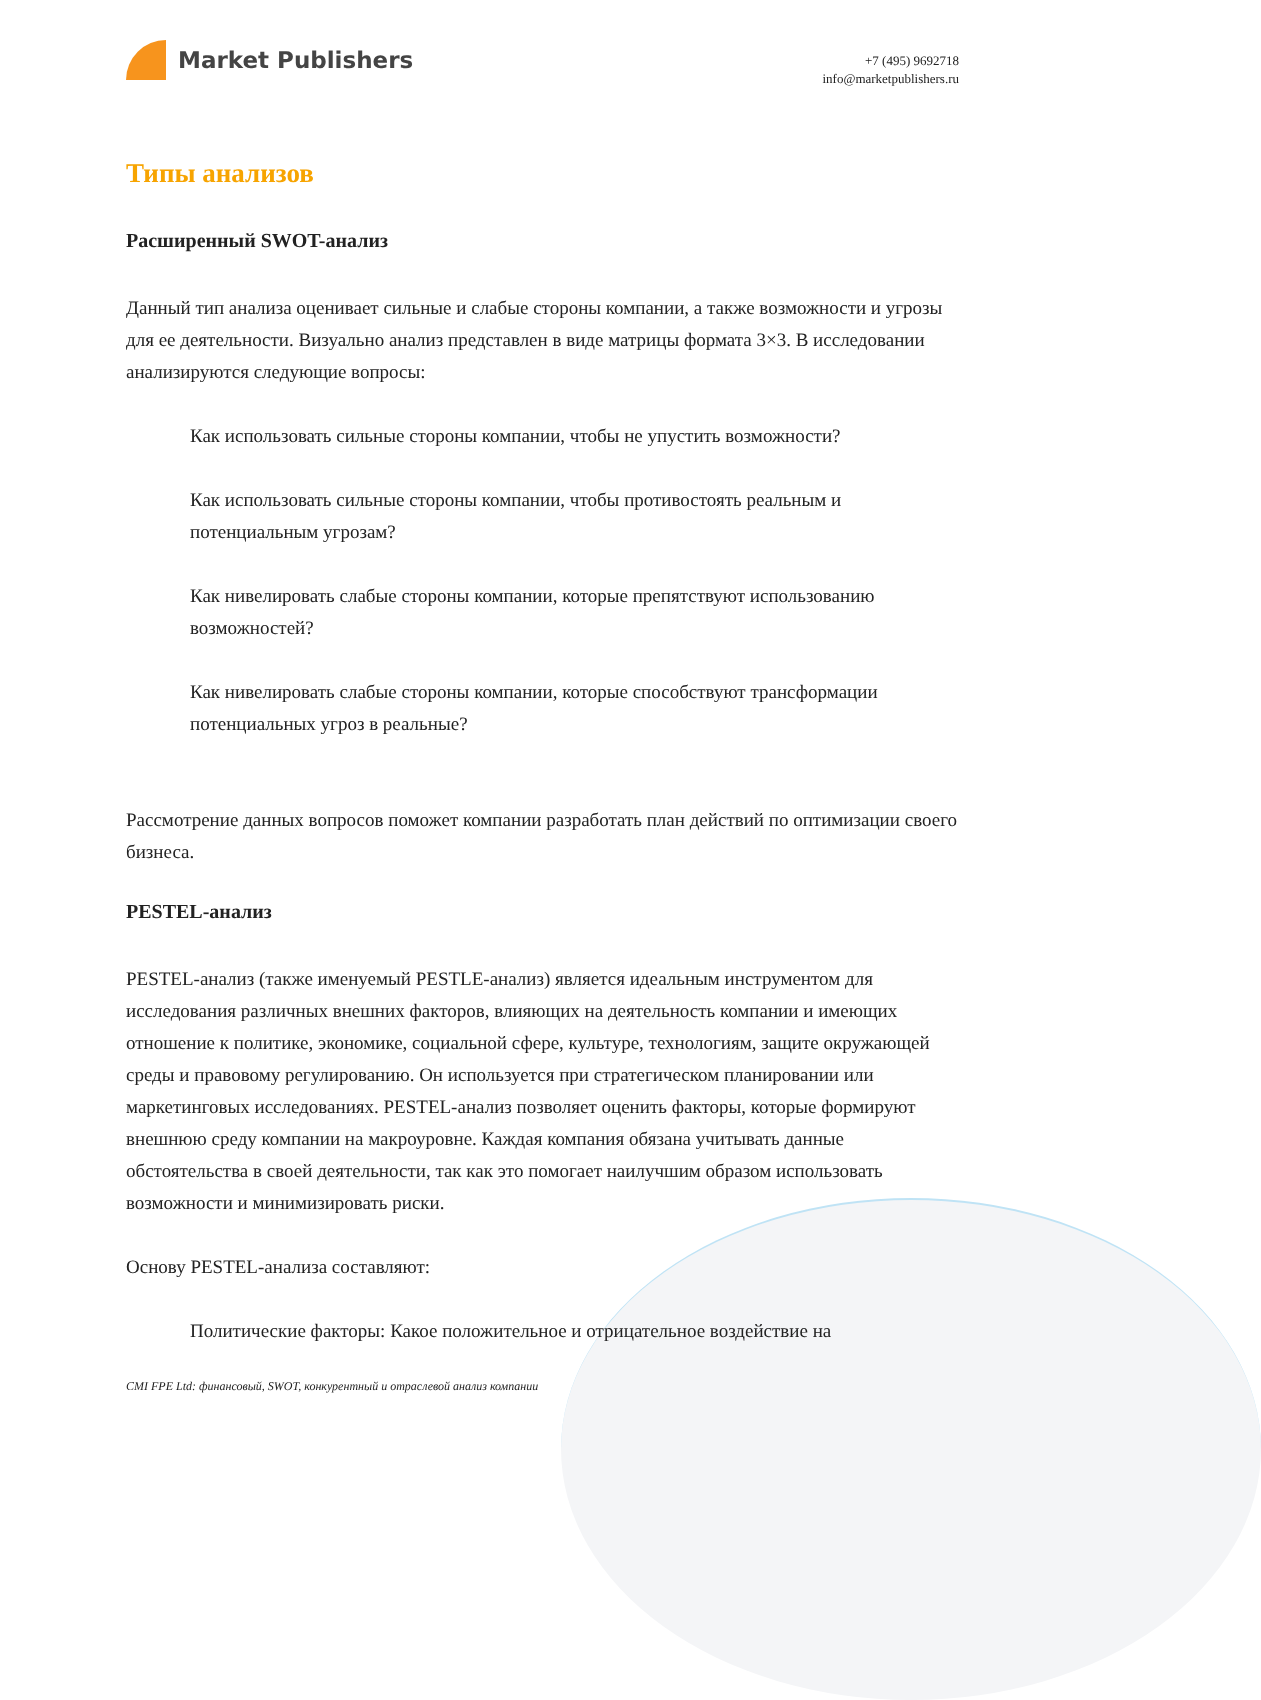Market Publishers
+7 (495) 9692718
info@marketpublishers.ru
Типы анализов
Расширенный SWOT-анализ
Данный тип анализа оценивает сильные и слабые стороны компании, а также возможности и угрозы для ее деятельности. Визуально анализ представлен в виде матрицы формата 3×3. В исследовании анализируются следующие вопросы:
Как использовать сильные стороны компании, чтобы не упустить возможности?
Как использовать сильные стороны компании, чтобы противостоять реальным и потенциальным угрозам?
Как нивелировать слабые стороны компании, которые препятствуют использованию возможностей?
Как нивелировать слабые стороны компании, которые способствуют трансформации потенциальных угроз в реальные?
Рассмотрение данных вопросов поможет компании разработать план действий по оптимизации своего бизнеса.
PESTEL-анализ
PESTEL-анализ (также именуемый PESTLE-анализ) является идеальным инструментом для исследования различных внешних факторов, влияющих на деятельность компании и имеющих отношение к политике, экономике, социальной сфере, культуре, технологиям, защите окружающей среды и правовому регулированию. Он используется при стратегическом планировании или маркетинговых исследованиях. PESTEL-анализ позволяет оценить факторы, которые формируют внешнюю среду компании на макроуровне. Каждая компания обязана учитывать данные обстоятельства в своей деятельности, так как это помогает наилучшим образом использовать возможности и минимизировать риски.
Основу PESTEL-анализа составляют:
Политические факторы: Какое положительное и отрицательное воздействие на
CMI FPE Ltd: финансовый, SWOT, конкурентный и отраслевой анализ компании